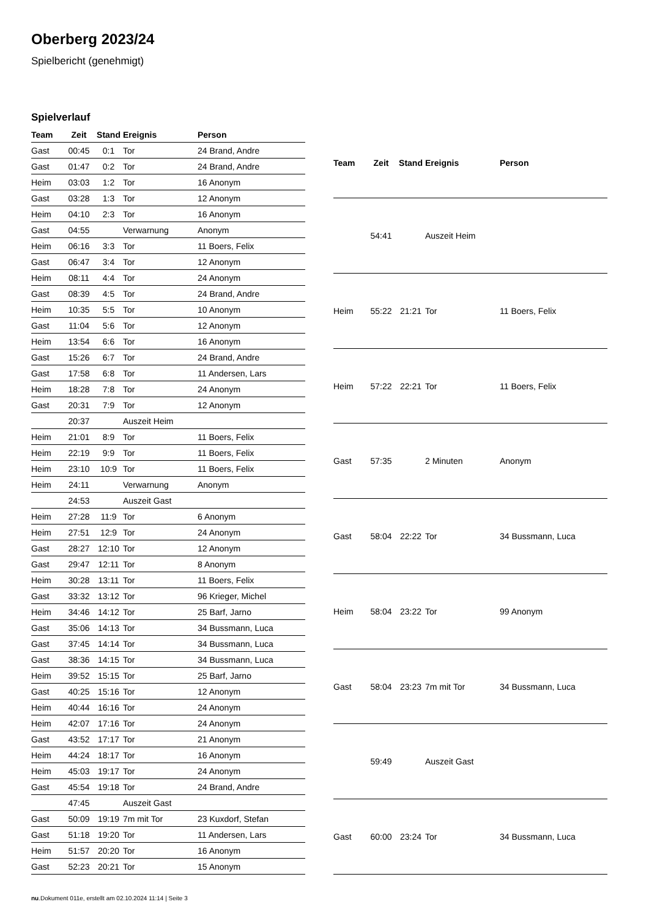Oberberg 2023/24
Spielbericht (genehmigt)
Spielverlauf
| Team | Zeit | Stand | Ereignis | Person |
| --- | --- | --- | --- | --- |
| Gast | 00:45 | 0:1 | Tor | 24 Brand, Andre |
| Gast | 01:47 | 0:2 | Tor | 24 Brand, Andre |
| Heim | 03:03 | 1:2 | Tor | 16 Anonym |
| Gast | 03:28 | 1:3 | Tor | 12 Anonym |
| Heim | 04:10 | 2:3 | Tor | 16 Anonym |
| Gast | 04:55 | | Verwarnung | Anonym |
| Heim | 06:16 | 3:3 | Tor | 11 Boers, Felix |
| Gast | 06:47 | 3:4 | Tor | 12 Anonym |
| Heim | 08:11 | 4:4 | Tor | 24 Anonym |
| Gast | 08:39 | 4:5 | Tor | 24 Brand, Andre |
| Heim | 10:35 | 5:5 | Tor | 10 Anonym |
| Gast | 11:04 | 5:6 | Tor | 12 Anonym |
| Heim | 13:54 | 6:6 | Tor | 16 Anonym |
| Gast | 15:26 | 6:7 | Tor | 24 Brand, Andre |
| Gast | 17:58 | 6:8 | Tor | 11 Andersen, Lars |
| Heim | 18:28 | 7:8 | Tor | 24 Anonym |
| Gast | 20:31 | 7:9 | Tor | 12 Anonym |
| | 20:37 | | Auszeit Heim | |
| Heim | 21:01 | 8:9 | Tor | 11 Boers, Felix |
| Heim | 22:19 | 9:9 | Tor | 11 Boers, Felix |
| Heim | 23:10 | 10:9 | Tor | 11 Boers, Felix |
| Heim | 24:11 | | Verwarnung | Anonym |
| | 24:53 | | Auszeit Gast | |
| Heim | 27:28 | 11:9 | Tor | 6 Anonym |
| Heim | 27:51 | 12:9 | Tor | 24 Anonym |
| Gast | 28:27 | 12:10 | Tor | 12 Anonym |
| Gast | 29:47 | 12:11 | Tor | 8 Anonym |
| Heim | 30:28 | 13:11 | Tor | 11 Boers, Felix |
| Gast | 33:32 | 13:12 | Tor | 96 Krieger, Michel |
| Heim | 34:46 | 14:12 | Tor | 25 Barf, Jarno |
| Gast | 35:06 | 14:13 | Tor | 34 Bussmann, Luca |
| Gast | 37:45 | 14:14 | Tor | 34 Bussmann, Luca |
| Gast | 38:36 | 14:15 | Tor | 34 Bussmann, Luca |
| Heim | 39:52 | 15:15 | Tor | 25 Barf, Jarno |
| Gast | 40:25 | 15:16 | Tor | 12 Anonym |
| Heim | 40:44 | 16:16 | Tor | 24 Anonym |
| Heim | 42:07 | 17:16 | Tor | 24 Anonym |
| Gast | 43:52 | 17:17 | Tor | 21 Anonym |
| Heim | 44:24 | 18:17 | Tor | 16 Anonym |
| Heim | 45:03 | 19:17 | Tor | 24 Anonym |
| Gast | 45:54 | 19:18 | Tor | 24 Brand, Andre |
| | 47:45 | | Auszeit Gast | |
| Gast | 50:09 | 19:19 | 7m mit Tor | 23 Kuxdorf, Stefan |
| Gast | 51:18 | 19:20 | Tor | 11 Andersen, Lars |
| Heim | 51:57 | 20:20 | Tor | 16 Anonym |
| Gast | 52:23 | 20:21 | Tor | 15 Anonym |
| Team | Zeit | Stand | Ereignis | Person |
| --- | --- | --- | --- | --- |
| | 54:41 | | Auszeit Heim | |
| Heim | 55:22 | 21:21 | Tor | 11 Boers, Felix |
| Heim | 57:22 | 22:21 | Tor | 11 Boers, Felix |
| Gast | 57:35 | | 2 Minuten | Anonym |
| Gast | 58:04 | 22:22 | Tor | 34 Bussmann, Luca |
| Heim | 58:04 | 23:22 | Tor | 99 Anonym |
| Gast | 58:04 | 23:23 | 7m mit Tor | 34 Bussmann, Luca |
| | 59:49 | | Auszeit Gast | |
| Gast | 60:00 | 23:24 | Tor | 34 Bussmann, Luca |
nu.Dokument 011e, erstellt am 02.10.2024 11:14 | Seite 3